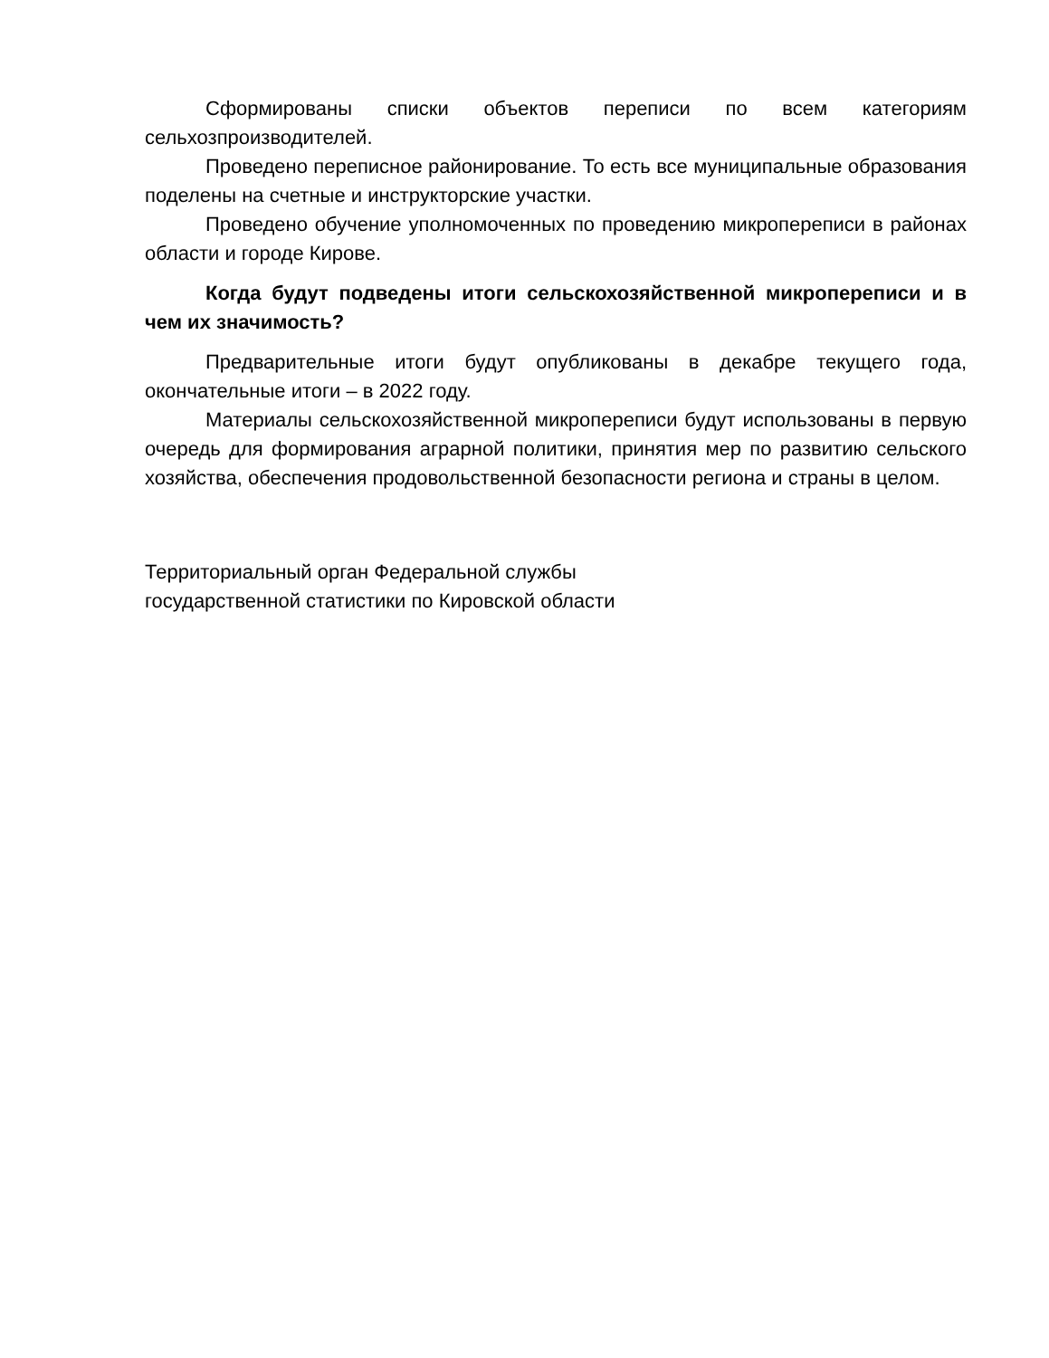Сформированы списки объектов переписи по всем категориям сельхозпроизводителей.
Проведено переписное районирование. То есть все муниципальные образования поделены на счетные и инструкторские участки.
Проведено обучение уполномоченных по проведению микропереписи в районах области и городе Кирове.
Когда будут подведены итоги сельскохозяйственной микропереписи и в чем их значимость?
Предварительные итоги будут опубликованы в декабре текущего года, окончательные итоги – в 2022 году.
Материалы сельскохозяйственной микропереписи будут использованы в первую очередь для формирования аграрной политики, принятия мер по развитию сельского хозяйства, обеспечения продовольственной безопасности региона и страны в целом.
Территориальный орган Федеральной службы
государственной статистики по Кировской области